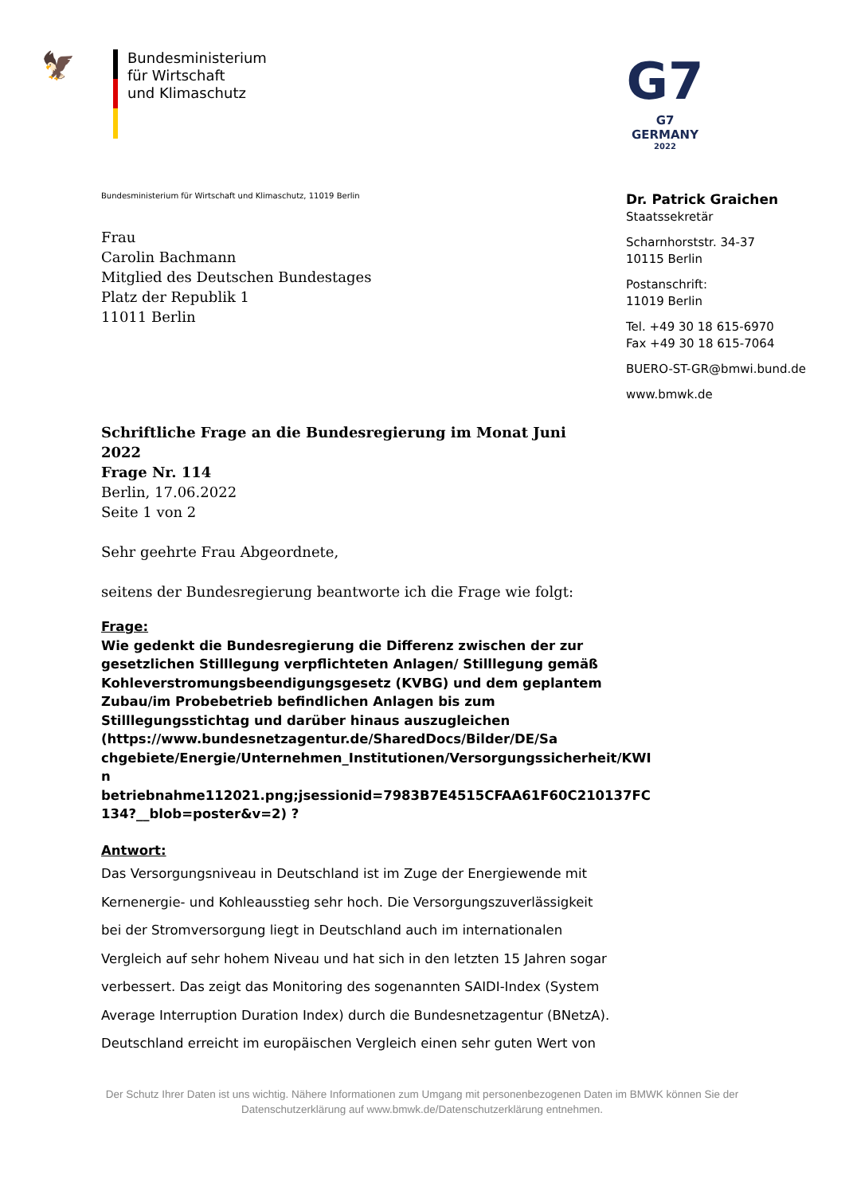🦅
Bundesministerium
für Wirtschaft
und Klimaschutz
G7
G7 GERMANY
2022
Bundesministerium für Wirtschaft und Klimaschutz, 11019 Berlin
Frau
Carolin Bachmann
Mitglied des Deutschen Bundestages
Platz der Republik 1
11011 Berlin
Schriftliche Frage an die Bundesregierung im Monat Juni 2022
Frage Nr. 114
Berlin, 17.06.2022
Seite 1 von 2
Sehr geehrte Frau Abgeordnete,
seitens der Bundesregierung beantworte ich die Frage wie folgt:
Frage:
Wie gedenkt die Bundesregierung die Differenz zwischen der zur gesetzlichen Stilllegung verpflichteten Anlagen/ Stilllegung gemäß Kohleverstromungsbeendigungsgesetz (KVBG) und dem geplantem Zubau/im Probebetrieb befindlichen Anlagen bis zum Stilllegungsstichtag und darüber hinaus auszugleichen (https://www.bundesnetzagentur.de/SharedDocs/Bilder/DE/Sa chgebiete/Energie/Unternehmen_Institutionen/Versorgungssicherheit/KWI n betriebnahme112021.png;jsessionid=7983B7E4515CFAA61F60C210137FC 134?__blob=poster&v=2) ?
Antwort:
Das Versorgungsniveau in Deutschland ist im Zuge der Energiewende mit Kernenergie- und Kohleausstieg sehr hoch. Die Versorgungszuverlässigkeit bei der Stromversorgung liegt in Deutschland auch im internationalen Vergleich auf sehr hohem Niveau und hat sich in den letzten 15 Jahren sogar verbessert. Das zeigt das Monitoring des sogenannten SAIDI-Index (System Average Interruption Duration Index) durch die Bundesnetzagentur (BNetzA). Deutschland erreicht im europäischen Vergleich einen sehr guten Wert von
Dr. Patrick Graichen
Staatssekretär
Scharnhorststr. 34-37
10115 Berlin
Postanschrift:
11019 Berlin
Tel. +49 30 18 615-6970
Fax +49 30 18 615-7064
BUERO-ST-GR@bmwi.bund.de
www.bmwk.de
Der Schutz Ihrer Daten ist uns wichtig. Nähere Informationen zum Umgang mit personenbezogenen Daten im BMWK können Sie der Datenschutzerklärung auf www.bmwk.de/Datenschutzerklärung entnehmen.